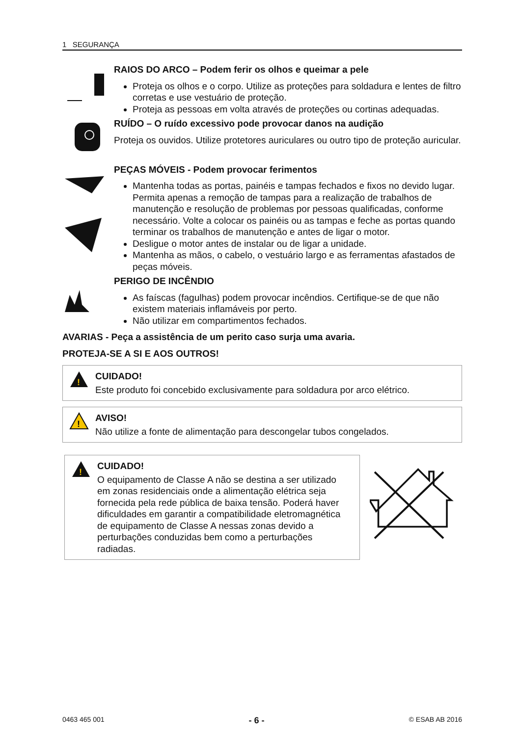1 SEGURANÇA
RAIOS DO ARCO – Podem ferir os olhos e queimar a pele
Proteja os olhos e o corpo. Utilize as proteções para soldadura e lentes de filtro corretas e use vestuário de proteção.
Proteja as pessoas em volta através de proteções ou cortinas adequadas.
RUÍDO – O ruído excessivo pode provocar danos na audição
Proteja os ouvidos. Utilize protetores auriculares ou outro tipo de proteção auricular.
PEÇAS MÓVEIS - Podem provocar ferimentos
Mantenha todas as portas, painéis e tampas fechados e fixos no devido lugar. Permita apenas a remoção de tampas para a realização de trabalhos de manutenção e resolução de problemas por pessoas qualificadas, conforme necessário. Volte a colocar os painéis ou as tampas e feche as portas quando terminar os trabalhos de manutenção e antes de ligar o motor.
Desligue o motor antes de instalar ou de ligar a unidade.
Mantenha as mãos, o cabelo, o vestuário largo e as ferramentas afastados de peças móveis.
PERIGO DE INCÊNDIO
As faíscas (fagulhas) podem provocar incêndios. Certifique-se de que não existem materiais inflamáveis por perto.
Não utilizar em compartimentos fechados.
AVARIAS - Peça a assistência de um perito caso surja uma avaria.
PROTEJA-SE A SI E AOS OUTROS!
!
CUIDADO!
Este produto foi concebido exclusivamente para soldadura por arco elétrico.
!
AVISO!
Não utilize a fonte de alimentação para descongelar tubos congelados.
!
CUIDADO!
O equipamento de Classe A não se destina a ser utilizado em zonas residenciais onde a alimentação elétrica seja fornecida pela rede pública de baixa tensão. Poderá haver dificuldades em garantir a compatibilidade eletromagnética de equipamento de Classe A nessas zonas devido a perturbações conduzidas bem como a perturbações radiadas.
0463 465 001 - 6 - © ESAB AB 2016